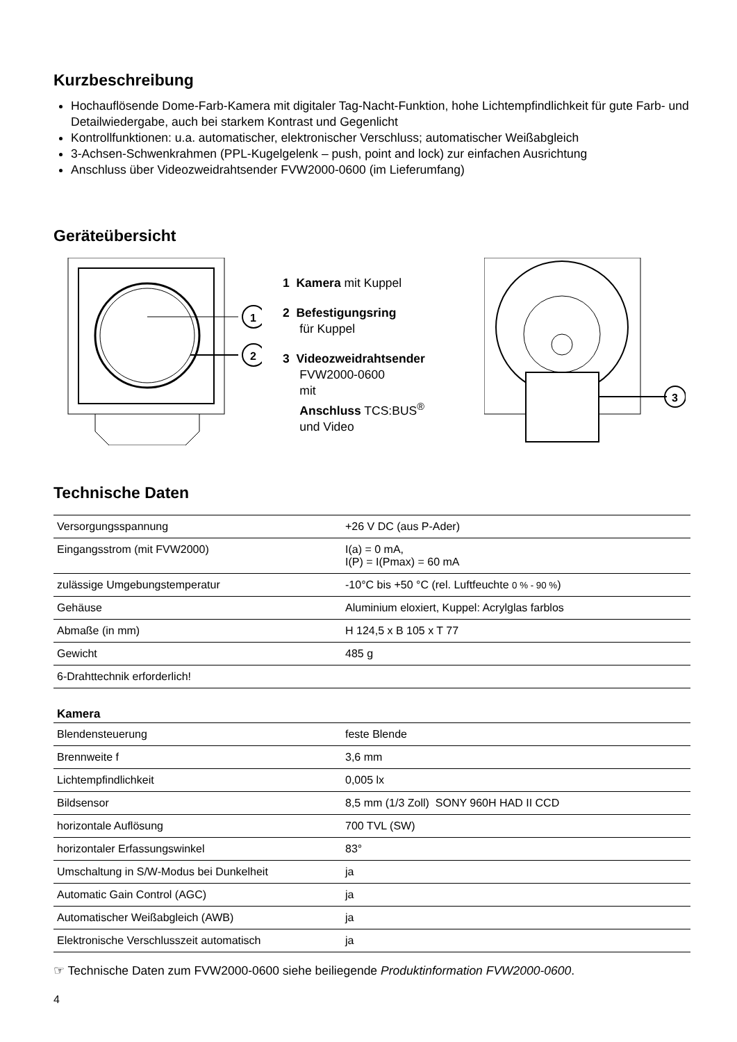Kurzbeschreibung
Hochauflösende Dome-Farb-Kamera mit digitaler Tag-Nacht-Funktion, hohe Lichtempfindlichkeit für gute Farb- und Detailwiedergabe, auch bei starkem Kontrast und Gegenlicht
Kontrollfunktionen: u.a. automatischer, elektronischer Verschluss; automatischer Weißabgleich
3-Achsen-Schwenkrahmen (PPL-Kugelgelenk – push, point and lock) zur einfachen Ausrichtung
Anschluss über Videozweidrahtsender FVW2000-0600 (im Lieferumfang)
Geräteübersicht
1
2
1 Kamera mit Kuppel
2 Befestigungsring
für Kuppel
3 Videozweidrahtsender
FVW2000-0600
mit
Anschluss TCS:BUS<sup>®</sup>
und Video
3
Technische Daten
| Versorgungsspannung | +26 V DC (aus P-Ader) |
| Eingangsstrom (mit FVW2000) | I(a) = 0 mA, I(P) = I(Pmax) = 60 mA |
| zulässige Umgebungstemperatur | -10°C bis +50 °C (rel. Luftfeuchte 0 % - 90 % ) |
| Gehäuse | Aluminium eloxiert, Kuppel: Acrylglas farblos |
| Abmaße (in mm) | H 124,5 x B 105 x T 77 |
| Gewicht | 485 g |
| 6-Drahttechnik erforderlich! | |
| Kamera | |
| Blendensteuerung | feste Blende |
| Brennweite f | 3,6 mm |
| Lichtempfindlichkeit | 0,005 lx |
| Bildsensor | 8,5 mm (1/3 Zoll) SONY 960H HAD II CCD |
| horizontale Auflösung | 700 TVL (SW) |
| horizontaler Erfassungswinkel | 83° |
| Umschaltung in S/W-Modus bei Dunkelheit | ja |
| Automatic Gain Control (AGC) | ja |
| Automatischer Weißabgleich (AWB) | ja |
| Elektronische Verschlusszeit automatisch | ja |
☞ Technische Daten zum FVW2000-0600 siehe beiliegende Produktinformation FVW2000-0600.
4